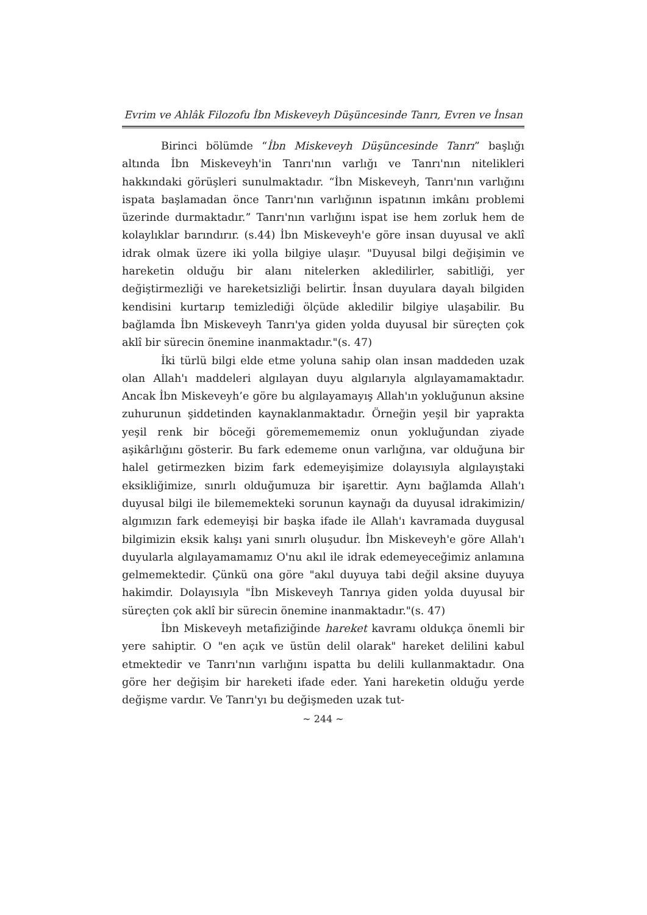Evrim ve Ahlâk Filozofu İbn Miskeveyh Düşüncesinde Tanrı, Evren ve İnsan
Birinci bölümde “İbn Miskeveyh Düşüncesinde Tanrı” başlığı altında İbn Miskeveyh'in Tanrı'nın varlığı ve Tanrı'nın nitelikleri hakkındaki görüşleri sunulmaktadır. “İbn Miskeveyh, Tanrı'nın varlığını ispata başlamadan önce Tanrı'nın varlığının ispatının imkânı problemi üzerinde durmaktadır.” Tanrı'nın varlığını ispat ise hem zorluk hem de kolaylıklar barındırır. (s.44) İbn Miskeveyh'e göre insan duyusal ve aklî idrak olmak üzere iki yolla bilgiye ulaşır. "Duyusal bilgi değişimin ve hareketin olduğu bir alanı nitelerken akledilirler, sabitliği, yer değiştirmezliği ve hareketsizliği belirtir. İnsan duyulara dayalı bilgiden kendisini kurtarıp temizlediği ölçüde akledilir bilgiye ulaşabilir. Bu bağlamda İbn Miskeveyh Tanrı'ya giden yolda duyusal bir süreçten çok aklî bir sürecin önemine inanmaktadır."(s. 47)
İki türlü bilgi elde etme yoluna sahip olan insan maddeden uzak olan Allah'ı maddeleri algılayan duyu algılarıyla algılayamamaktadır. Ancak İbn Miskeveyh’e göre bu algılayamayış Allah'ın yokluğunun aksine zuhurunun şiddetinden kaynaklanmaktadır. Örneğin yeşil bir yaprakta yeşil renk bir böceği görememememiz onun yokluğundan ziyade aşikârlığını gösterir. Bu fark edememe onun varlığına, var olduğuna bir halel getirmezken bizim fark edemeyişimize dolayısıyla algılayıştaki eksikliğimize, sınırlı olduğumuza bir işarettir. Aynı bağlamda Allah'ı duyusal bilgi ile bilememekteki sorunun kaynağı da duyusal idrakimizin/ algımızın fark edemeyişi bir başka ifade ile Allah'ı kavramada duygusal bilgimizin eksik kalışı yani sınırlı oluşudur. İbn Miskeveyh'e göre Allah'ı duyularla algılayamamamız O'nu akıl ile idrak edemeyeceğimiz anlamına gelmemektedir. Çünkü ona göre "akıl duyuya tabi değil aksine duyuya hakimdir. Dolayısıyla "İbn Miskeveyh Tanrıya giden yolda duyusal bir süreçten çok aklî bir sürecin önemine inanmaktadır."(s. 47)
İbn Miskeveyh metafiziğinde hareket kavramı oldukça önemli bir yere sahiptir. O "en açık ve üstün delil olarak" hareket delilini kabul etmektedir ve Tanrı'nın varlığını ispatta bu delili kullanmaktadır. Ona göre her değişim bir hareketi ifade eder. Yani hareketin olduğu yerde değişme vardır. Ve Tanrı'yı bu değişmeden uzak tut-
~ 244 ~